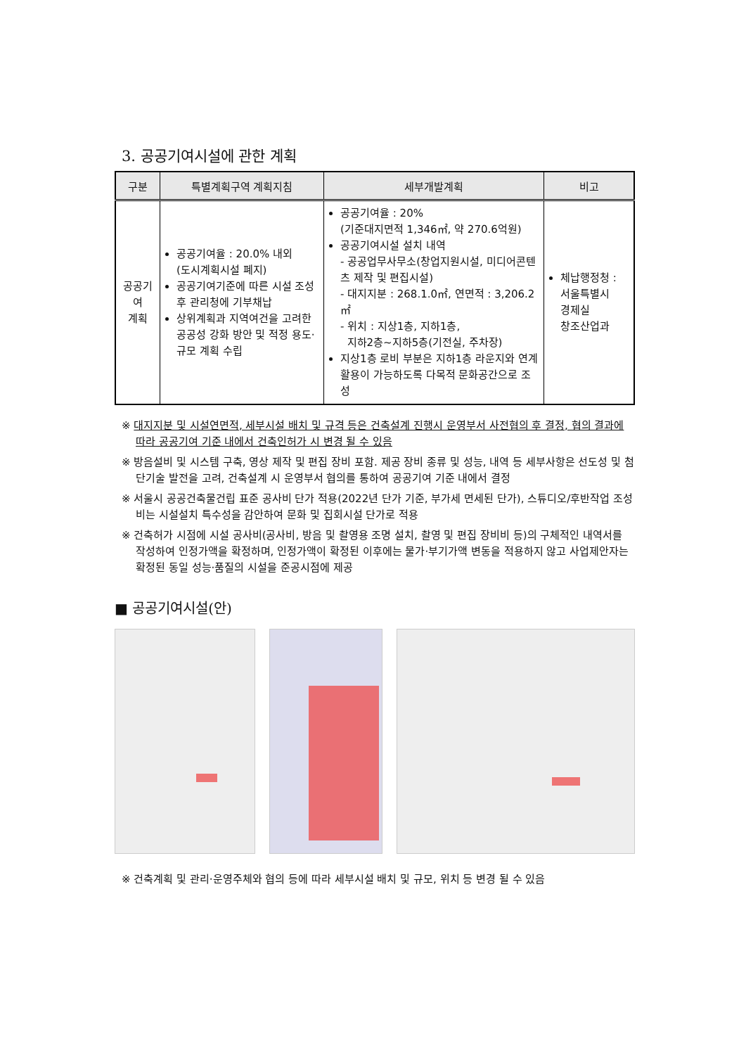3. 공공기여시설에 관한 계획
| 구분 | 특별계획구역 계획지침 | 세부개발계획 | 비고 |
| --- | --- | --- | --- |
| 공공기여 계획 | 공공기여율 : 20.0% 내외 (도시계획시설 폐지) 공공기여기준에 따른 시설 조성 후 관리청에 기부채납 상위계획과 지역여건을 고려한 공공성 강화 방안 및 적정 용도·규모 계획 수립 | 공공기여율 : 20% (기준대지면적 1,346㎡, 약 270.6억원) 공공기여시설 설치 내역 - 공공업무사무소(창업지원시설, 미디어콘텐츠 제작 및 편집시설) - 대지지분 : 268.1.0㎡, 연면적 : 3,206.2㎡ - 위치 : 지상1층, 지하1층, 지하2층~지하5층(기전실, 주차장) 지상1층 로비 부분은 지하1층 라운지와 연계 활용이 가능하도록 다목적 문화공간으로 조성 | 체납행정청 : 서울특별시 경제실 창조산업과 |
※ 대지지분 및 시설연면적, 세부시설 배치 및 규격 등은 건축설계 진행시 운영부서 사전협의 후 결정, 협의 결과에 따라 공공기여 기준 내에서 건축인허가 시 변경 될 수 있음
※ 방음설비 및 시스템 구축, 영상 제작 및 편집 장비 포함. 제공 장비 종류 및 성능, 내역 등 세부사항은 선도성 및 첨단기술 발전을 고려, 건축설계 시 운영부서 협의를 통하여 공공기여 기준 내에서 결정
※ 서울시 공공건축물건립 표준 공사비 단가 적용(2022년 단가 기준, 부가세 면세된 단가), 스튜디오/후반작업 조성비는 시설설치 특수성을 감안하여 문화 및 집회시설 단가로 적용
※ 건축허가 시점에 시설 공사비(공사비, 방음 및 촬영용 조명 설치, 촬영 및 편집 장비비 등)의 구체적인 내역서를 작성하여 인정가액을 확정하며, 인정가액이 확정된 이후에는 물가·부기가액 변동을 적용하지 않고 사업제안자는 확정된 동일 성능·품질의 시설을 준공시점에 제공
■ 공공기여시설(안)
※ 건축계획 및 관리·운영주체와 협의 등에 따라 세부시설 배치 및 규모, 위치 등 변경 될 수 있음